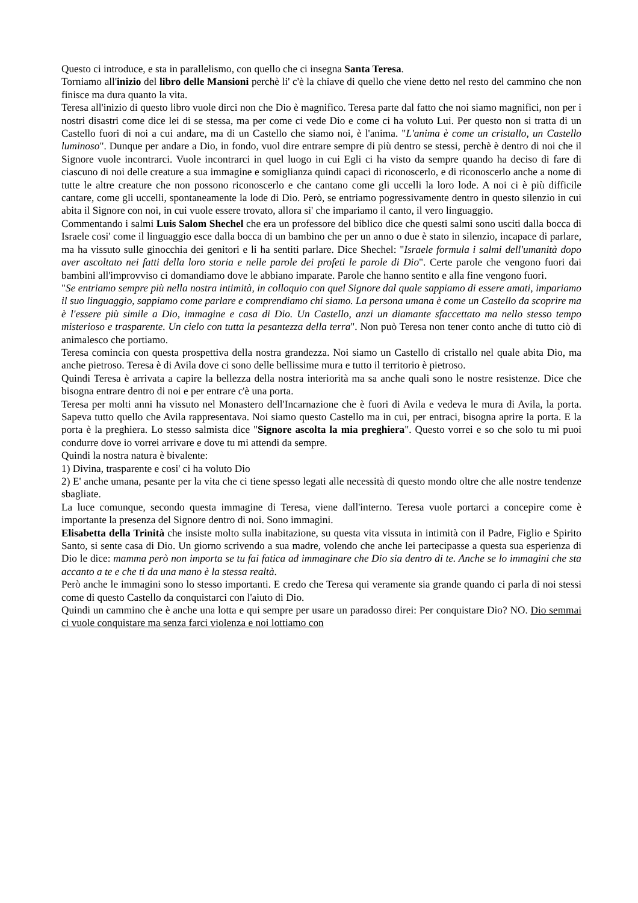Questo ci introduce, e sta in parallelismo, con quello che ci insegna Santa Teresa.
Torniamo all'inizio del libro delle Mansioni perchè li' c'è la chiave di quello che viene detto nel resto del cammino che non finisce ma dura quanto la vita.
Teresa all'inizio di questo libro vuole dirci non che Dio è magnifico. Teresa parte dal fatto che noi siamo magnifici, non per i nostri disastri come dice lei di se stessa, ma per come ci vede Dio e come ci ha voluto Lui. Per questo non si tratta di un Castello fuori di noi a cui andare, ma di un Castello che siamo noi, è l'anima. "L'anima è come un cristallo, un Castello luminoso". Dunque per andare a Dio, in fondo, vuol dire entrare sempre di più dentro se stessi, perchè è dentro di noi che il Signore vuole incontrarci. Vuole incontrarci in quel luogo in cui Egli ci ha visto da sempre quando ha deciso di fare di ciascuno di noi delle creature a sua immagine e somiglianza quindi capaci di riconoscerlo, e di riconoscerlo anche a nome di tutte le altre creature che non possono riconoscerlo e che cantano come gli uccelli la loro lode. A noi ci è più difficile cantare, come gli uccelli, spontaneamente la lode di Dio. Però, se entriamo pogressivamente dentro in questo silenzio in cui abita il Signore con noi, in cui vuole essere trovato, allora si' che impariamo il canto, il vero linguaggio.
Commentando i salmi Luis Salom Shechel che era un professore del biblico dice che questi salmi sono usciti dalla bocca di Israele cosi' come il linguaggio esce dalla bocca di un bambino che per un anno o due è stato in silenzio, incapace di parlare, ma ha vissuto sulle ginocchia dei genitori e li ha sentiti parlare. Dice Shechel: "Israele formula i salmi dell'umanità dopo aver ascoltato nei fatti della loro storia e nelle parole dei profeti le parole di Dio". Certe parole che vengono fuori dai bambini all'improvviso ci domandiamo dove le abbiano imparate. Parole che hanno sentito e alla fine vengono fuori.
"Se entriamo sempre più nella nostra intimità, in colloquio con quel Signore dal quale sappiamo di essere amati, impariamo il suo linguaggio, sappiamo come parlare e comprendiamo chi siamo. La persona umana è come un Castello da scoprire ma è l'essere più simile a Dio, immagine e casa di Dio. Un Castello, anzi un diamante sfaccettato ma nello stesso tempo misterioso e trasparente. Un cielo con tutta la pesantezza della terra". Non può Teresa non tener conto anche di tutto ciò di animalesco che portiamo.
Teresa comincia con questa prospettiva della nostra grandezza. Noi siamo un Castello di cristallo nel quale abita Dio, ma anche pietroso. Teresa è di Avila dove ci sono delle bellissime mura e tutto il territorio è pietroso.
Quindi Teresa è arrivata a capire la bellezza della nostra interiorità ma sa anche quali sono le nostre resistenze. Dice che bisogna entrare dentro di noi e per entrare c'è una porta.
Teresa per molti anni ha vissuto nel Monastero dell'Incarnazione che è fuori di Avila e vedeva le mura di Avila, la porta. Sapeva tutto quello che Avila rappresentava. Noi siamo questo Castello ma in cui, per entraci, bisogna aprire la porta. E la porta è la preghiera. Lo stesso salmista dice "Signore ascolta la mia preghiera". Questo vorrei e so che solo tu mi puoi condurre dove io vorrei arrivare e dove tu mi attendi da sempre.
Quindi la nostra natura è bivalente:
1) Divina, trasparente e cosi' ci ha voluto Dio
2) E' anche umana, pesante per la vita che ci tiene spesso legati alle necessità di questo mondo oltre che alle nostre tendenze sbagliate.
La luce comunque, secondo questa immagine di Teresa, viene dall'interno. Teresa vuole portarci a concepire come è importante la presenza del Signore dentro di noi. Sono immagini.
Elisabetta della Trinità che insiste molto sulla inabitazione, su questa vita vissuta in intimità con il Padre, Figlio e Spirito Santo, si sente casa di Dio. Un giorno scrivendo a sua madre, volendo che anche lei partecipasse a questa sua esperienza di Dio le dice: mamma però non importa se tu fai fatica ad immaginare che Dio sia dentro di te. Anche se lo immagini che sta accanto a te e che ti da una mano è la stessa realtà.
Però anche le immagini sono lo stesso importanti. E credo che Teresa qui veramente sia grande quando ci parla di noi stessi come di questo Castello da conquistarci con l'aiuto di Dio.
Quindi un cammino che è anche una lotta e qui sempre per usare un paradosso direi: Per conquistare Dio? NO. Dio semmai ci vuole conquistare ma senza farci violenza e noi lottiamo con